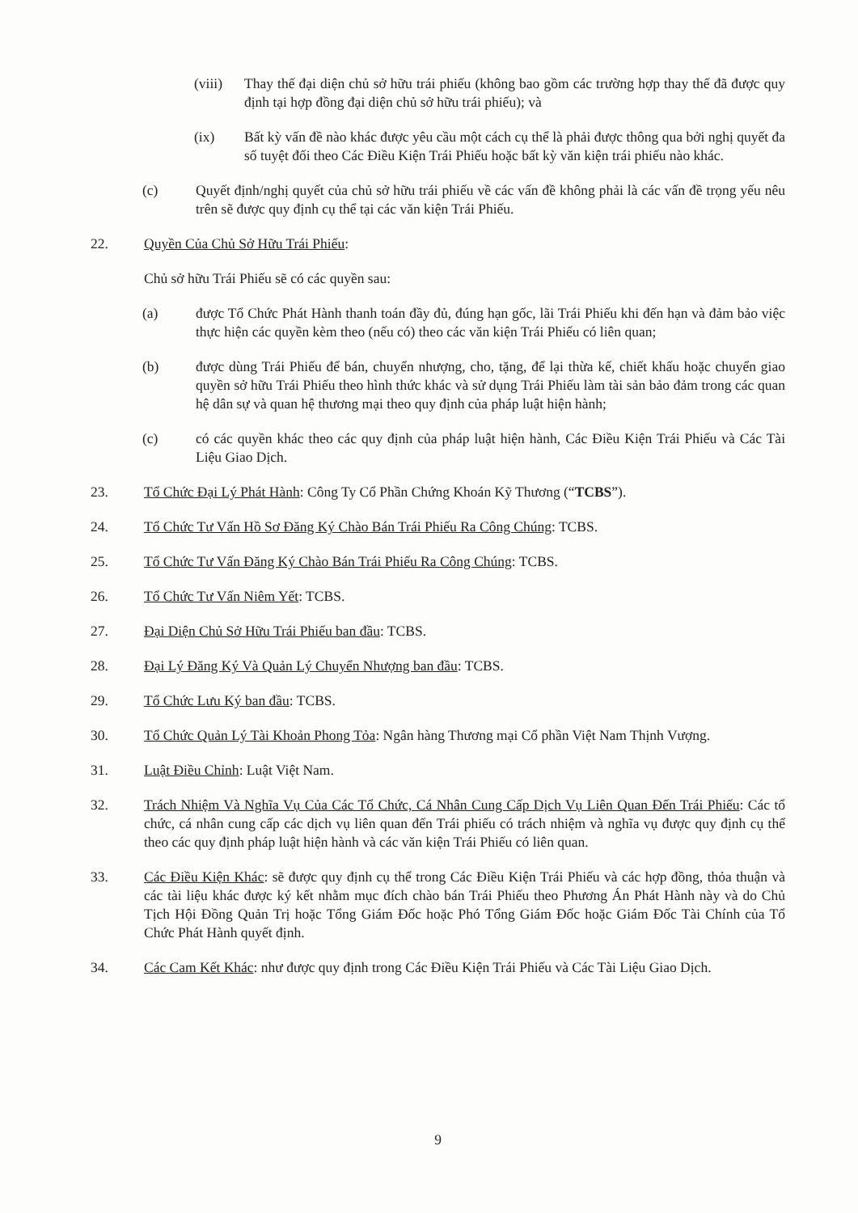(viii)
Thay thế đại diện chủ sở hữu trái phiếu (không bao gồm các trường hợp thay thế đã được quy định tại hợp đồng đại diện chủ sở hữu trái phiếu); và
(ix) Bất kỳ vấn đề nào khác được yêu cầu một cách cụ thể là phải được thông qua bởi nghị quyết đa số tuyệt đối theo Các Điều Kiện Trái Phiếu hoặc bất kỳ văn kiện trái phiếu nào khác.
(c) Quyết định/nghị quyết của chủ sở hữu trái phiếu về các vấn đề không phải là các vấn đề trọng yếu nêu trên sẽ được quy định cụ thể tại các văn kiện Trái Phiếu.
22. Quyền Của Chủ Sở Hữu Trái Phiếu:
Chủ sở hữu Trái Phiếu sẽ có các quyền sau:
(a) được Tổ Chức Phát Hành thanh toán đầy đủ, đúng hạn gốc, lãi Trái Phiếu khi đến hạn và đảm bảo việc thực hiện các quyền kèm theo (nếu có) theo các văn kiện Trái Phiếu có liên quan;
(b) được dùng Trái Phiếu để bán, chuyển nhượng, cho, tặng, để lại thừa kế, chiết khấu hoặc chuyển giao quyền sở hữu Trái Phiếu theo hình thức khác và sử dụng Trái Phiếu làm tài sản bảo đảm trong các quan hệ dân sự và quan hệ thương mại theo quy định của pháp luật hiện hành;
(c) có các quyền khác theo các quy định của pháp luật hiện hành, Các Điều Kiện Trái Phiếu và Các Tài Liệu Giao Dịch.
23. Tổ Chức Đại Lý Phát Hành: Công Ty Cổ Phần Chứng Khoán Kỹ Thương (“TCBS”).
24. Tổ Chức Tư Vấn Hồ Sơ Đăng Ký Chào Bán Trái Phiếu Ra Công Chúng: TCBS.
25. Tổ Chức Tư Vấn Đăng Ký Chào Bán Trái Phiếu Ra Công Chúng: TCBS.
26. Tổ Chức Tư Vấn Niêm Yết: TCBS.
27. Đại Diện Chủ Sở Hữu Trái Phiếu ban đầu: TCBS.
28. Đại Lý Đăng Ký Và Quản Lý Chuyển Nhượng ban đầu: TCBS.
29. Tổ Chức Lưu Ký ban đầu: TCBS.
30. Tổ Chức Quản Lý Tài Khoản Phong Tỏa: Ngân hàng Thương mại Cổ phần Việt Nam Thịnh Vượng.
31. Luật Điều Chỉnh: Luật Việt Nam.
32. Trách Nhiệm Và Nghĩa Vụ Của Các Tổ Chức, Cá Nhân Cung Cấp Dịch Vụ Liên Quan Đến Trái Phiếu: Các tổ chức, cá nhân cung cấp các dịch vụ liên quan đến Trái phiếu có trách nhiệm và nghĩa vụ được quy định cụ thể theo các quy định pháp luật hiện hành và các văn kiện Trái Phiếu có liên quan.
33. Các Điều Kiện Khác: sẽ được quy định cụ thể trong Các Điều Kiện Trái Phiếu và các hợp đồng, thỏa thuận và các tài liệu khác được ký kết nhằm mục đích chào bán Trái Phiếu theo Phương Án Phát Hành này và do Chủ Tịch Hội Đồng Quản Trị hoặc Tổng Giám Đốc hoặc Phó Tổng Giám Đốc hoặc Giám Đốc Tài Chính của Tổ Chức Phát Hành quyết định.
34. Các Cam Kết Khác: như được quy định trong Các Điều Kiện Trái Phiếu và Các Tài Liệu Giao Dịch.
9